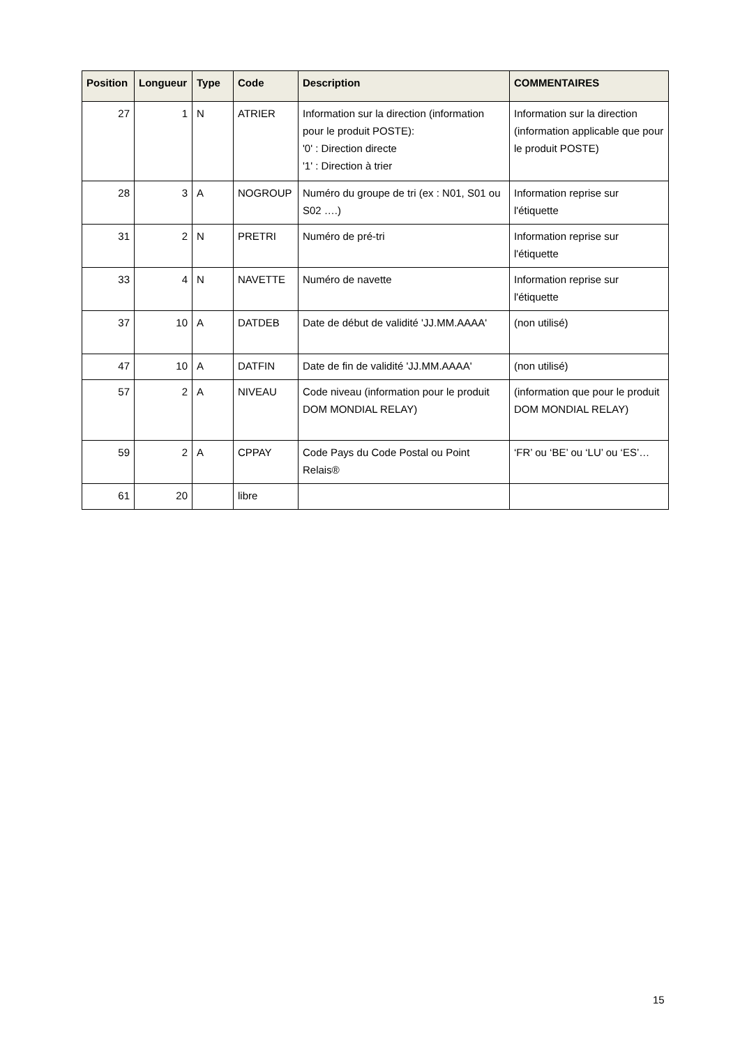| Position | Longueur | Type | Code | Description | COMMENTAIRES |
| --- | --- | --- | --- | --- | --- |
| 27 | 1 | N | ATRIER | Information sur la direction (information pour le produit POSTE): '0' : Direction directe '1' : Direction à trier | Information sur la direction (information applicable que pour le produit POSTE) |
| 28 | 3 | A | NOGROUP | Numéro du groupe de tri (ex : N01, S01 ou S02 ….) | Information reprise sur l'étiquette |
| 31 | 2 | N | PRETRI | Numéro de pré-tri | Information reprise sur l'étiquette |
| 33 | 4 | N | NAVETTE | Numéro de navette | Information reprise sur l'étiquette |
| 37 | 10 | A | DATDEB | Date de début de validité 'JJ.MM.AAAA' | (non utilisé) |
| 47 | 10 | A | DATFIN | Date de fin de validité 'JJ.MM.AAAA' | (non utilisé) |
| 57 | 2 | A | NIVEAU | Code niveau (information pour le produit DOM MONDIAL RELAY) | (information que pour le produit DOM MONDIAL RELAY) |
| 59 | 2 | A | CPPAY | Code Pays du Code Postal ou Point Relais® | ‘FR’ ou ‘BE’ ou ‘LU’ ou ‘ES’… |
| 61 | 20 | | libre | | |
15